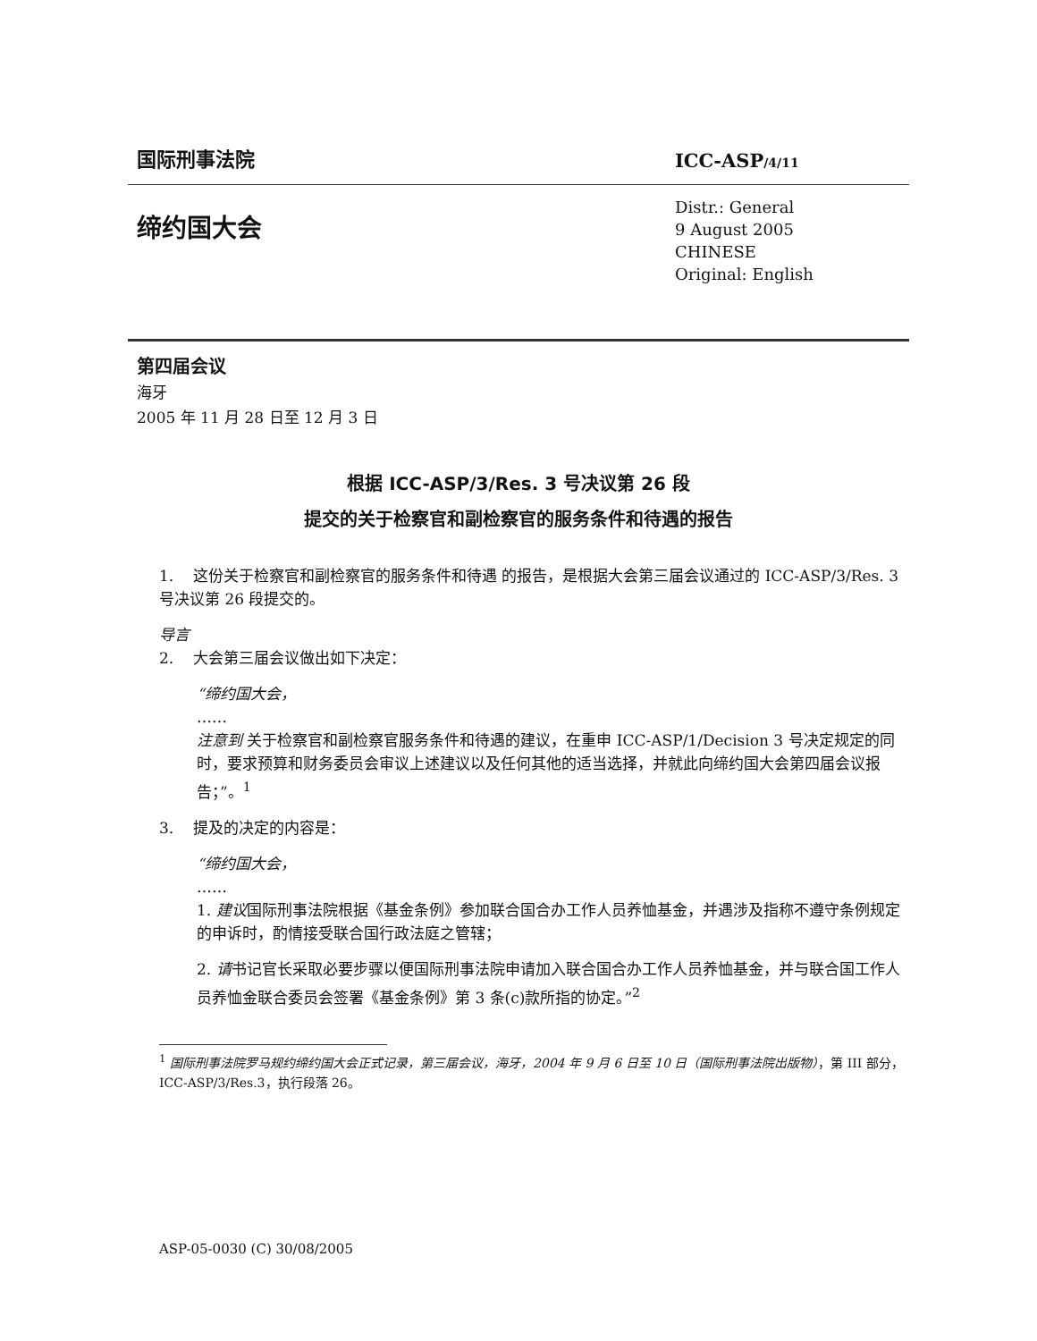国际刑事法院
ICC-ASP/4/11
缔约国大会
Distr.: General
9 August 2005
CHINESE
Original: English
第四届会议
海牙
2005 年 11 月 28 日至 12 月 3 日
根据 ICC-ASP/3/Res. 3 号决议第 26 段
提交的关于检察官和副检察官的服务条件和待遇的报告
1. 这份关于检察官和副检察官的服务条件和待遇 的报告，是根据大会第三届会议通过的 ICC-ASP/3/Res. 3 号决议第 26 段提交的。
导言
2. 大会第三届会议做出如下决定：
“缔约国大会，
……
注意到 关于检察官和副检察官服务条件和待遇的建议，在重申 ICC-ASP/1/Decision 3 号决定规定的同时，要求预算和财务委员会审议上述建议以及任何其他的适当选择，并就此向缔约国大会第四届会议报告；”。<sup>1</sup>
3. 提及的决定的内容是：
“缔约国大会，
……
1. 建议国际刑事法院根据《基金条例》参加联合国合办工作人员养恤基金，并遇涉及指称不遵守条例规定的申诉时，酌情接受联合国行政法庭之管辖；
2. 请书记官长采取必要步骤以便国际刑事法院申请加入联合国合办工作人员养恤基金，并与联合国工作人员养恤金联合委员会签署《基金条例》第 3 条(c)款所指的协定。”<sup>2</sup>
<sup>1</sup> 国际刑事法院罗马规约缔约国大会正式记录，第三届会议，海牙，2004 年 9 月 6 日至 10 日（国际刑事法院出版物），第 III 部分，ICC-ASP/3/Res.3，执行段落 26。
ASP-05-0030 (C) 30/08/2005